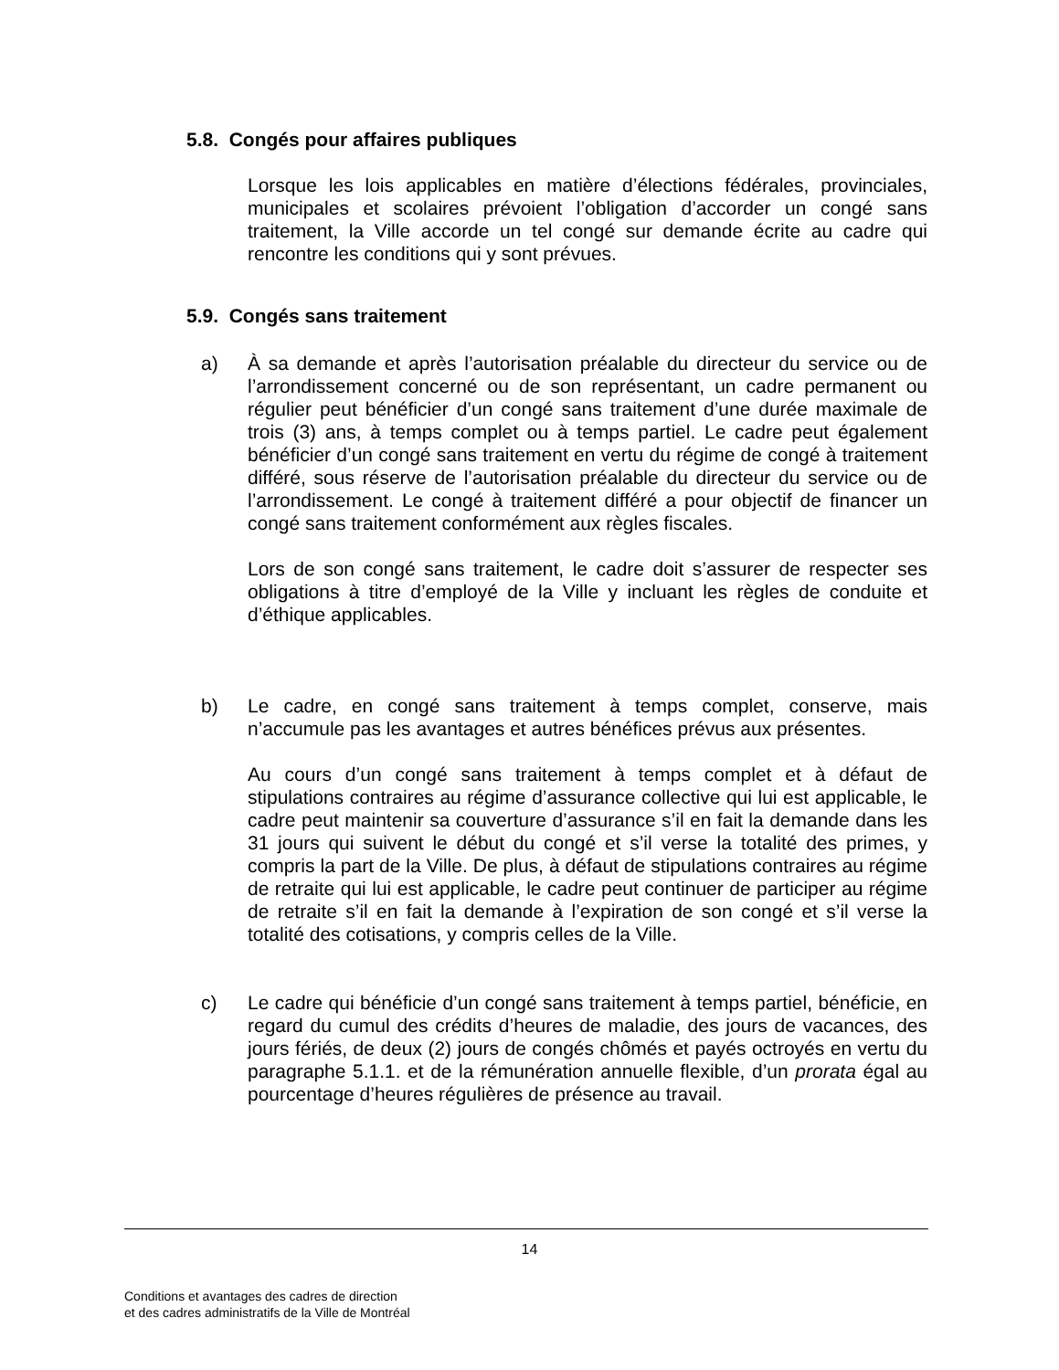5.8. Congés pour affaires publiques
Lorsque les lois applicables en matière d’élections fédérales, provinciales, municipales et scolaires prévoient l’obligation d’accorder un congé sans traitement, la Ville accorde un tel congé sur demande écrite au cadre qui rencontre les conditions qui y sont prévues.
5.9. Congés sans traitement
a)
À sa demande et après l’autorisation préalable du directeur du service ou de l’arrondissement concerné ou de son représentant, un cadre permanent ou régulier peut bénéficier d’un congé sans traitement d’une durée maximale de trois (3) ans, à temps complet ou à temps partiel. Le cadre peut également bénéficier d’un congé sans traitement en vertu du régime de congé à traitement différé, sous réserve de l’autorisation préalable du directeur du service ou de l’arrondissement. Le congé à traitement différé a pour objectif de financer un congé sans traitement conformément aux règles fiscales.
Lors de son congé sans traitement, le cadre doit s’assurer de respecter ses obligations à titre d’employé de la Ville y incluant les règles de conduite et d’éthique applicables.
b)
Le cadre, en congé sans traitement à temps complet, conserve, mais n’accumule pas les avantages et autres bénéfices prévus aux présentes.
Au cours d’un congé sans traitement à temps complet et à défaut de stipulations contraires au régime d’assurance collective qui lui est applicable, le cadre peut maintenir sa couverture d’assurance s’il en fait la demande dans les 31 jours qui suivent le début du congé et s’il verse la totalité des primes, y compris la part de la Ville. De plus, à défaut de stipulations contraires au régime de retraite qui lui est applicable, le cadre peut continuer de participer au régime de retraite s’il en fait la demande à l’expiration de son congé et s’il verse la totalité des cotisations, y compris celles de la Ville.
c)
Le cadre qui bénéficie d’un congé sans traitement à temps partiel, bénéficie, en regard du cumul des crédits d’heures de maladie, des jours de vacances, des jours fériés, de deux (2) jours de congés chômés et payés octroyés en vertu du paragraphe 5.1.1. et de la rémunération annuelle flexible, d’un prorata égal au pourcentage d’heures régulières de présence au travail.
14
Conditions et avantages des cadres de direction
et des cadres administratifs de la Ville de Montréal